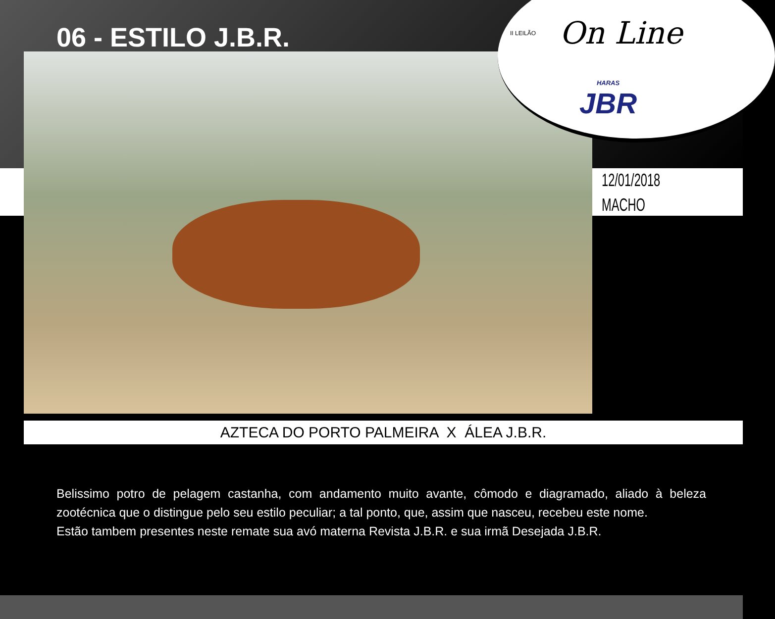06 - ESTILO J.B.R. II LEILÃO On Line
HARAS
JBR
12/01/2018
MACHO
AZTECA DO PORTO PALMEIRA X ÁLEA J.B.R.
Belissimo potro de pelagem castanha, com andamento muito avante, cômodo e diagramado, aliado à beleza zootécnica que o distingue pelo seu estilo peculiar; a tal ponto, que, assim que nasceu, recebeu este nome.
Estão tambem presentes neste remate sua avó materna Revista J.B.R. e sua irmã Desejada J.B.R.